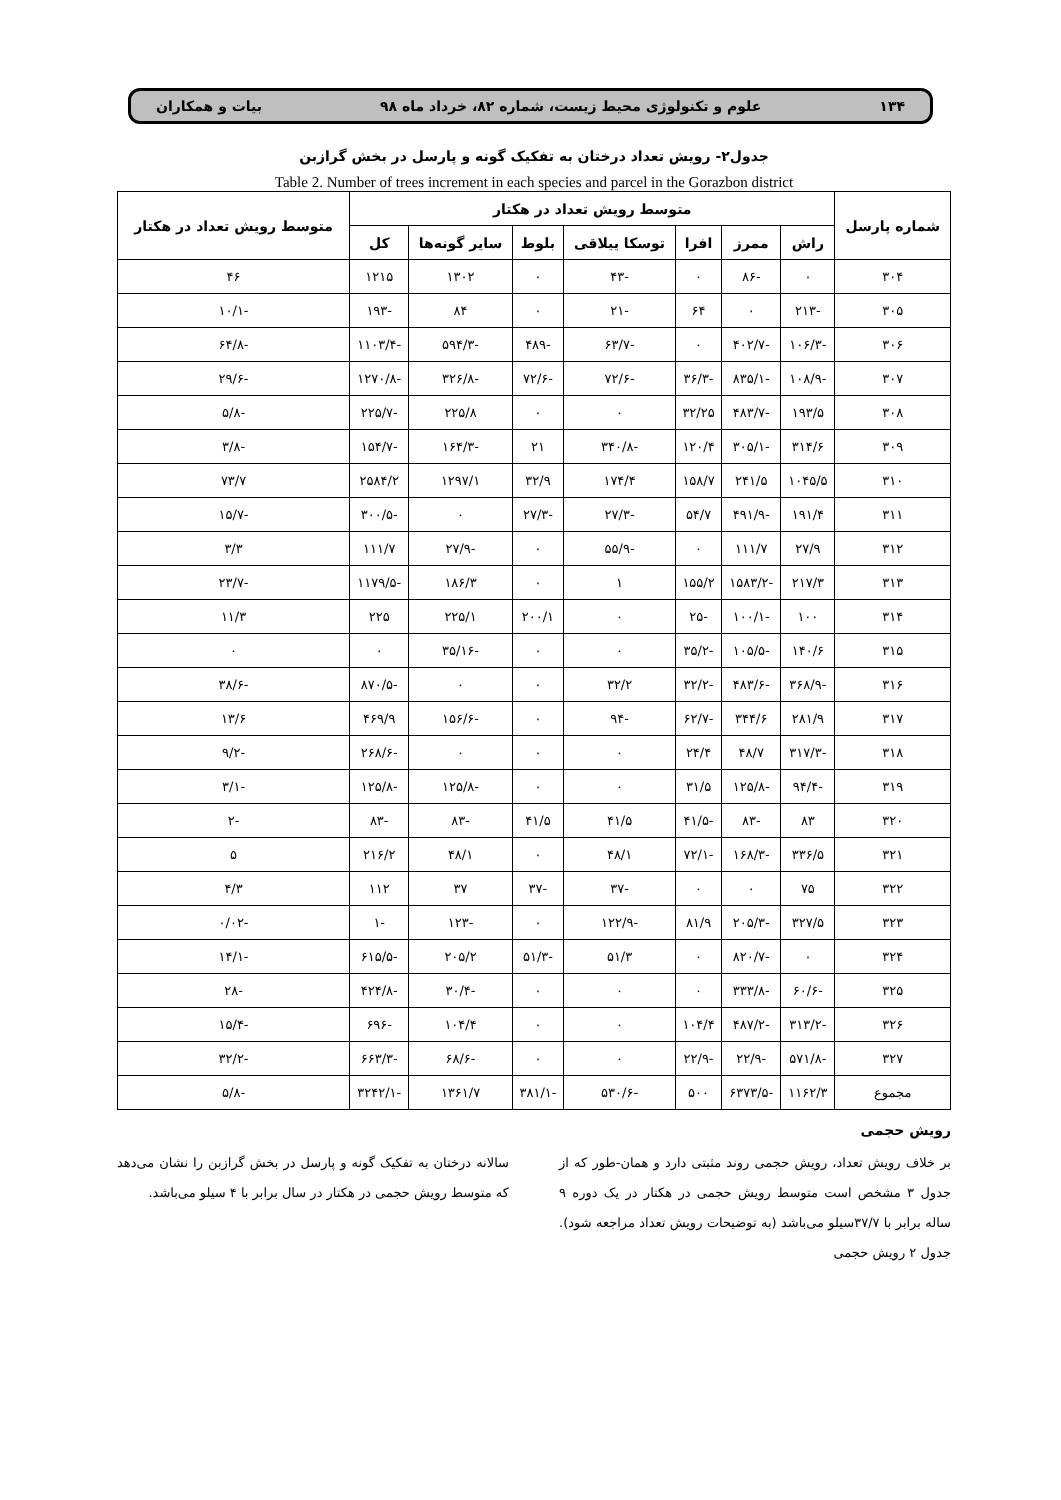۱۳۴ علوم و تکنولوژی محیط زیست، شماره ۸۲، خرداد ماه ۹۸ بیات و همکاران
جدول۲- رویش تعداد درختان به تفکیک گونه و پارسل در بخش گرازبن
Table 2. Number of trees increment in each species and parcel in the Gorazbon district
| شماره پارسل | متوسط رویش تعداد در هکتار | | | | | | | متوسط رویش تعداد در هکتار |
| --- | --- | --- | --- | --- | --- | --- | --- | --- |
| | راش | ممرز | افرا | توسکا ییلاقی | بلوط | سایر گونه‌ها | کل | |
| ۳۰۴ | ۰ | -۸۶ | ۰ | -۴۳ | ۰ | ۱۳۰۲ | ۱۲۱۵ | ۴۶ |
| ۳۰۵ | -۲۱۳ | ۰ | ۶۴ | -۲۱ | ۰ | ۸۴ | -۱۹۳ | -۱۰/۱ |
| ۳۰۶ | -۱۰۶/۳ | -۴۰۲/۷ | ۰ | -۶۳/۷ | -۴۸۹ | -۵۹۴/۳ | -۱۱۰۳/۴ | -۶۴/۸ |
| ۳۰۷ | -۱۰۸/۹ | -۸۳۵/۱ | -۳۶/۳ | -۷۲/۶ | -۷۲/۶ | -۳۲۶/۸ | -۱۲۷۰/۸ | -۲۹/۶ |
| ۳۰۸ | ۱۹۳/۵ | -۴۸۳/۷ | ۳۲/۲۵ | ۰ | ۰ | ۲۲۵/۸ | -۲۲۵/۷ | -۵/۸ |
| ۳۰۹ | ۳۱۴/۶ | -۳۰۵/۱ | ۱۲۰/۴ | -۳۴۰/۸ | ۲۱ | -۱۶۴/۳ | -۱۵۴/۷ | -۳/۸ |
| ۳۱۰ | ۱۰۴۵/۵ | ۲۴۱/۵ | ۱۵۸/۷ | ۱۷۴/۴ | ۳۲/۹ | ۱۲۹۷/۱ | ۲۵۸۴/۲ | ۷۳/۷ |
| ۳۱۱ | ۱۹۱/۴ | -۴۹۱/۹ | ۵۴/۷ | -۲۷/۳ | -۲۷/۳ | ۰ | -۳۰۰/۵ | -۱۵/۷ |
| ۳۱۲ | ۲۷/۹ | ۱۱۱/۷ | ۰ | -۵۵/۹ | ۰ | -۲۷/۹ | ۱۱۱/۷ | ۳/۳ |
| ۳۱۳ | ۲۱۷/۳ | -۱۵۸۳/۲ | ۱۵۵/۲ | ۱ | ۰ | ۱۸۶/۳ | -۱۱۷۹/۵ | -۲۳/۷ |
| ۳۱۴ | ۱۰۰ | -۱۰۰/۱ | -۲۵ | ۰ | ۲۰۰/۱ | ۲۲۵/۱ | ۲۲۵ | ۱۱/۳ |
| ۳۱۵ | ۱۴۰/۶ | -۱۰۵/۵ | -۳۵/۲ | ۰ | ۰ | -۳۵/۱۶ | ۰ | ۰ |
| ۳۱۶ | -۳۶۸/۹ | -۴۸۳/۶ | -۳۲/۲ | ۳۲/۲ | ۰ | ۰ | -۸۷۰/۵ | -۳۸/۶ |
| ۳۱۷ | ۲۸۱/۹ | ۳۴۴/۶ | -۶۲/۷ | -۹۴ | ۰ | -۱۵۶/۶ | ۴۶۹/۹ | ۱۳/۶ |
| ۳۱۸ | -۳۱۷/۳ | ۴۸/۷ | ۲۴/۴ | ۰ | ۰ | ۰ | -۲۶۸/۶ | -۹/۲ |
| ۳۱۹ | -۹۴/۴ | -۱۲۵/۸ | ۳۱/۵ | ۰ | ۰ | -۱۲۵/۸ | -۱۲۵/۸ | -۳/۱ |
| ۳۲۰ | ۸۳ | -۸۳ | -۴۱/۵ | ۴۱/۵ | ۴۱/۵ | -۸۳ | -۸۳ | -۲ |
| ۳۲۱ | ۳۳۶/۵ | -۱۶۸/۳ | -۷۲/۱ | ۴۸/۱ | ۰ | ۴۸/۱ | ۲۱۶/۲ | ۵ |
| ۳۲۲ | ۷۵ | ۰ | ۰ | -۳۷ | -۳۷ | ۳۷ | ۱۱۲ | ۴/۳ |
| ۳۲۳ | ۳۲۷/۵ | -۲۰۵/۳ | ۸۱/۹ | -۱۲۲/۹ | ۰ | -۱۲۳ | -۱ | -۰/۰۲ |
| ۳۲۴ | ۰ | -۸۲۰/۷ | ۰ | ۵۱/۳ | -۵۱/۳ | ۲۰۵/۲ | -۶۱۵/۵ | -۱۴/۱ |
| ۳۲۵ | -۶۰/۶ | -۳۳۳/۸ | ۰ | ۰ | ۰ | -۳۰/۴ | -۴۲۴/۸ | -۲۸ |
| ۳۲۶ | -۳۱۳/۲ | -۴۸۷/۲ | ۱۰۴/۴ | ۰ | ۰ | ۱۰۴/۴ | -۶۹۶ | -۱۵/۴ |
| ۳۲۷ | -۵۷۱/۸ | -۲۲/۹ | -۲۲/۹ | ۰ | ۰ | -۶۸/۶ | -۶۶۳/۳ | -۳۲/۲ |
| مجموع | ۱۱۶۲/۳ | -۶۳۷۳/۵ | ۵۰۰ | -۵۳۰/۶ | -۳۸۱/۱ | ۱۳۶۱/۷ | -۳۲۴۲/۱ | -۵/۸ |
رویش حجمی
بر خلاف رویش تعداد، رویش حجمی روند مثبتی دارد و همان-طور که از جدول ۳ مشخص است متوسط رویش حجمی در هکتار در یک دوره ۹ ساله برابر با ۳۷/۷سیلو می‌باشد (به توضیحات رویش تعداد مراجعه شود). جدول ۲ رویش حجمی
سالانه درختان به تفکیک گونه و پارسل در بخش گرازبن را نشان می‌دهد که متوسط رویش حجمی در هکتار در سال برابر با ۴ سیلو می‌باشد.